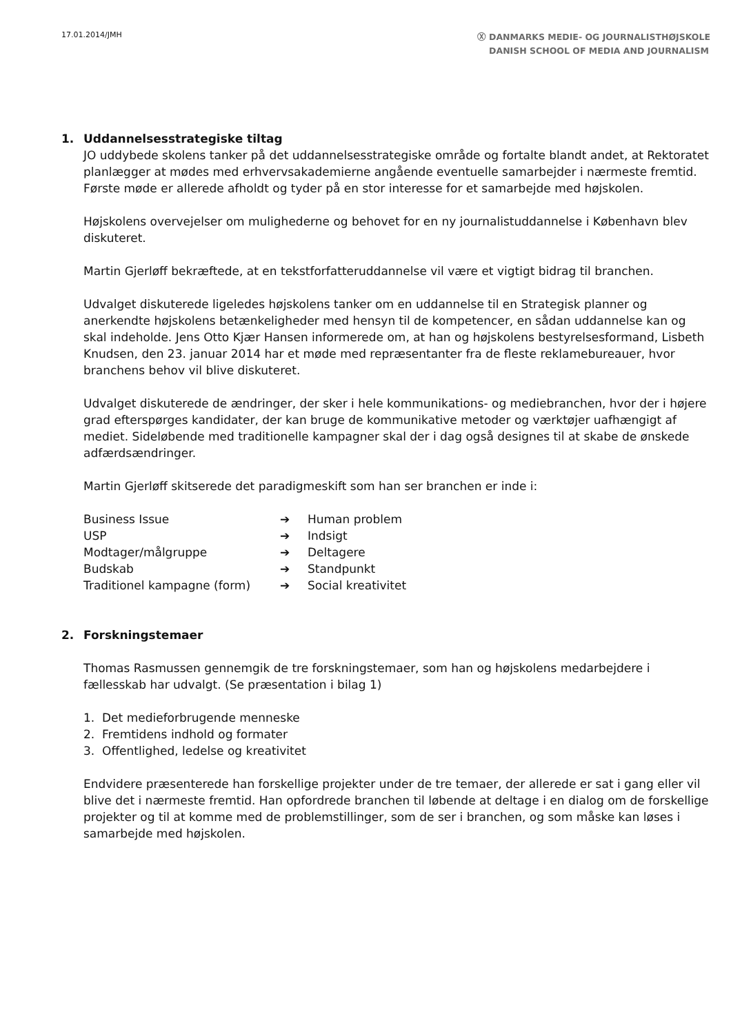17.01.2014/JMH
Ⓧ DANMARKS MEDIE- OG JOURNALISTHØJSKOLE
DANISH SCHOOL OF MEDIA AND JOURNALISM
1. Uddannelsesstrategiske tiltag
JO uddybede skolens tanker på det uddannelsesstrategiske område og fortalte blandt andet, at Rektoratet planlægger at mødes med erhvervsakademierne angående eventuelle samarbejder i nærmeste fremtid. Første møde er allerede afholdt og tyder på en stor interesse for et samarbejde med højskolen.
Højskolens overvejelser om mulighederne og behovet for en ny journalistuddannelse i København blev diskuteret.
Martin Gjerløff bekræftede, at en tekstforfatteruddannelse vil være et vigtigt bidrag til branchen.
Udvalget diskuterede ligeledes højskolens tanker om en uddannelse til en Strategisk planner og anerkendte højskolens betænkeligheder med hensyn til de kompetencer, en sådan uddannelse kan og skal indeholde. Jens Otto Kjær Hansen informerede om, at han og højskolens bestyrelsesformand, Lisbeth Knudsen, den 23. januar 2014 har et møde med repræsentanter fra de fleste reklamebureauer, hvor branchens behov vil blive diskuteret.
Udvalget diskuterede de ændringer, der sker i hele kommunikations- og mediebranchen, hvor der i højere grad efterspørges kandidater, der kan bruge de kommunikative metoder og værktøjer uafhængigt af mediet. Sideløbende med traditionelle kampagner skal der i dag også designes til at skabe de ønskede adfærdsændringer.
Martin Gjerløff skitserede det paradigmeskift som han ser branchen er inde i:
| Business Issue | ➔ | Human problem |
| USP | ➔ | Indsigt |
| Modtager/målgruppe | ➔ | Deltagere |
| Budskab | ➔ | Standpunkt |
| Traditionel kampagne (form) | ➔ | Social kreativitet |
2. Forskningstemaer
Thomas Rasmussen gennemgik de tre forskningstemaer, som han og højskolens medarbejdere i fællesskab har udvalgt. (Se præsentation i bilag 1)
1. Det medieforbrugende menneske
2. Fremtidens indhold og formater
3. Offentlighed, ledelse og kreativitet
Endvidere præsenterede han forskellige projekter under de tre temaer, der allerede er sat i gang eller vil blive det i nærmeste fremtid. Han opfordrede branchen til løbende at deltage i en dialog om de forskellige projekter og til at komme med de problemstillinger, som de ser i branchen, og som måske kan løses i samarbejde med højskolen.